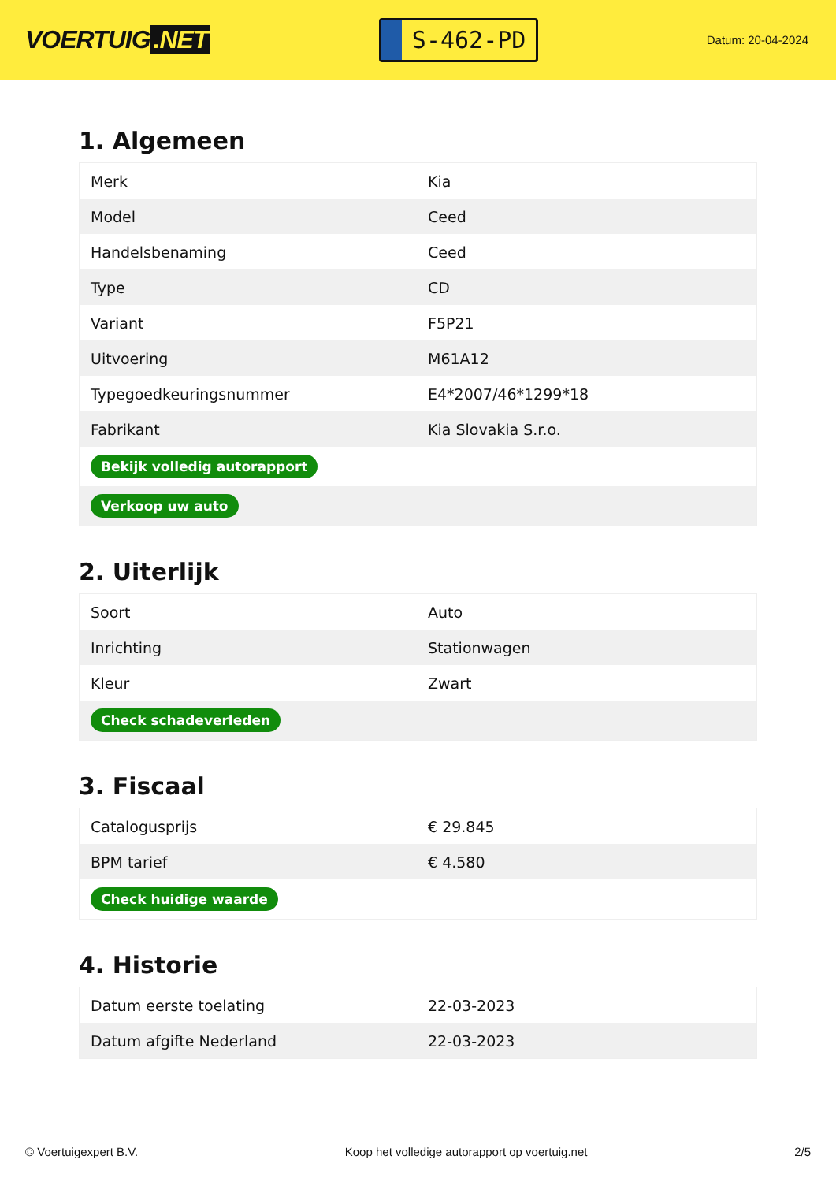VOERTUIG.NET
S-462-PD
Datum: 20-04-2024
1. Algemeen
| Merk | Kia |
| Model | Ceed |
| Handelsbenaming | Ceed |
| Type | CD |
| Variant | F5P21 |
| Uitvoering | M61A12 |
| Typegoedkeuringsnummer | E4*2007/46*1299*18 |
| Fabrikant | Kia Slovakia S.r.o. |
| Bekijk volledig autorapport | |
| Verkoop uw auto | |
2. Uiterlijk
| Soort | Auto |
| Inrichting | Stationwagen |
| Kleur | Zwart |
| Check schadeverleden | |
3. Fiscaal
| Catalogusprijs | € 29.845 |
| BPM tarief | € 4.580 |
| Check huidige waarde | |
4. Historie
| Datum eerste toelating | 22-03-2023 |
| Datum afgifte Nederland | 22-03-2023 |
© Voertuigexpert B.V. Koop het volledige autorapport op voertuig.net 2/5